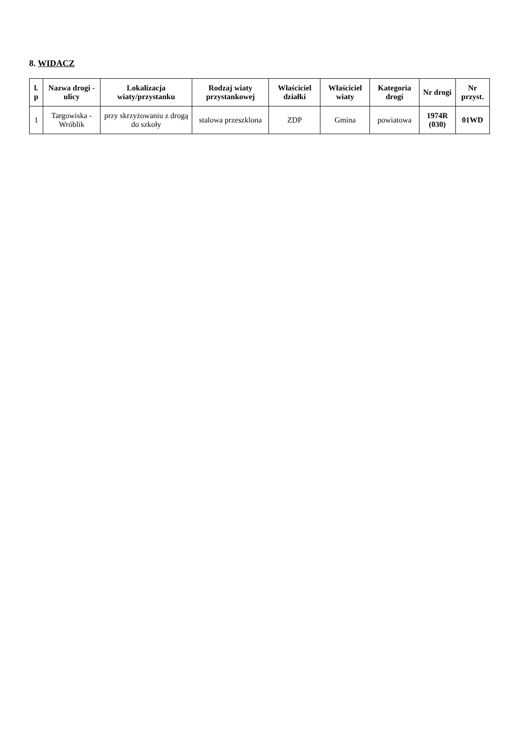8. WIDACZ
| l. p | Nazwa drogi - ulicy | Lokalizacja wiaty/przystanku | Rodzaj wiaty przystankowej | Właściciel działki | Właściciel wiaty | Kategoria drogi | Nr drogi | Nr przyst. |
| --- | --- | --- | --- | --- | --- | --- | --- | --- |
| 1 | Targowiska - Wróblik | przy skrzyżowaniu z drogą do szkoły | stalowa przeszklona | ZDP | Gmina | powiatowa | 1974R (030) | 01WD |